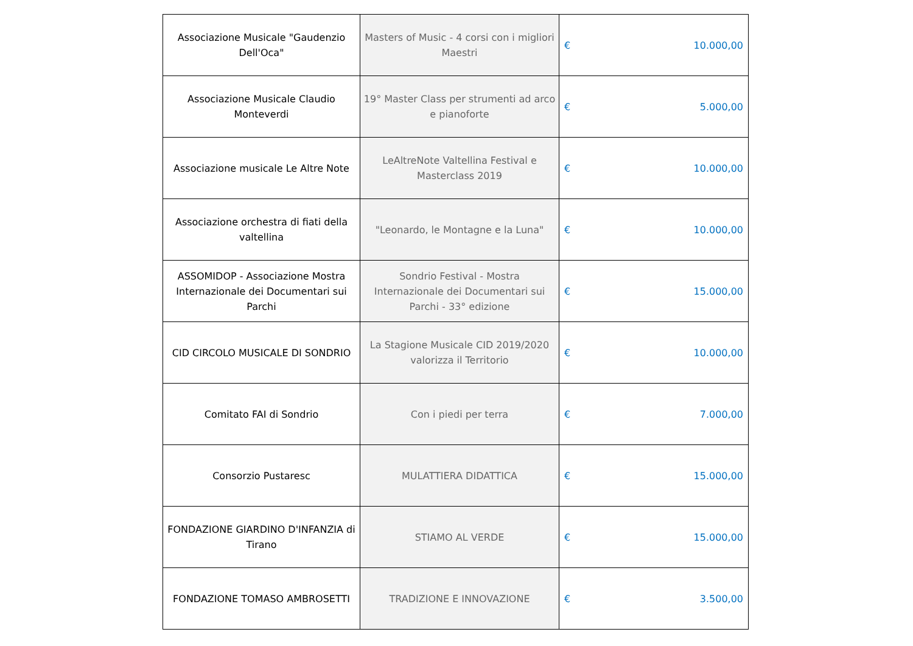| Associazione Musicale "Gaudenzio Dell'Oca" | Masters of Music - 4 corsi con i migliori Maestri | € 10.000,00 |
| Associazione Musicale Claudio Monteverdi | 19° Master Class per strumenti ad arco e pianoforte | € 5.000,00 |
| Associazione musicale Le Altre Note | LeAltreNote Valtellina Festival e Masterclass 2019 | € 10.000,00 |
| Associazione orchestra di fiati della valtellina | "Leonardo, le Montagne e la Luna" | € 10.000,00 |
| ASSOMIDOP - Associazione Mostra Internazionale dei Documentari sui Parchi | Sondrio Festival - Mostra Internazionale dei Documentari sui Parchi - 33° edizione | € 15.000,00 |
| CID CIRCOLO MUSICALE DI SONDRIO | La Stagione Musicale CID 2019/2020 valorizza il Territorio | € 10.000,00 |
| Comitato FAI di Sondrio | Con i piedi per terra | € 7.000,00 |
| Consorzio Pustaresc | MULATTIERA DIDATTICA | € 15.000,00 |
| FONDAZIONE GIARDINO D'INFANZIA di Tirano | STIAMO AL VERDE | € 15.000,00 |
| FONDAZIONE TOMASO AMBROSETTI | TRADIZIONE E INNOVAZIONE | € 3.500,00 |